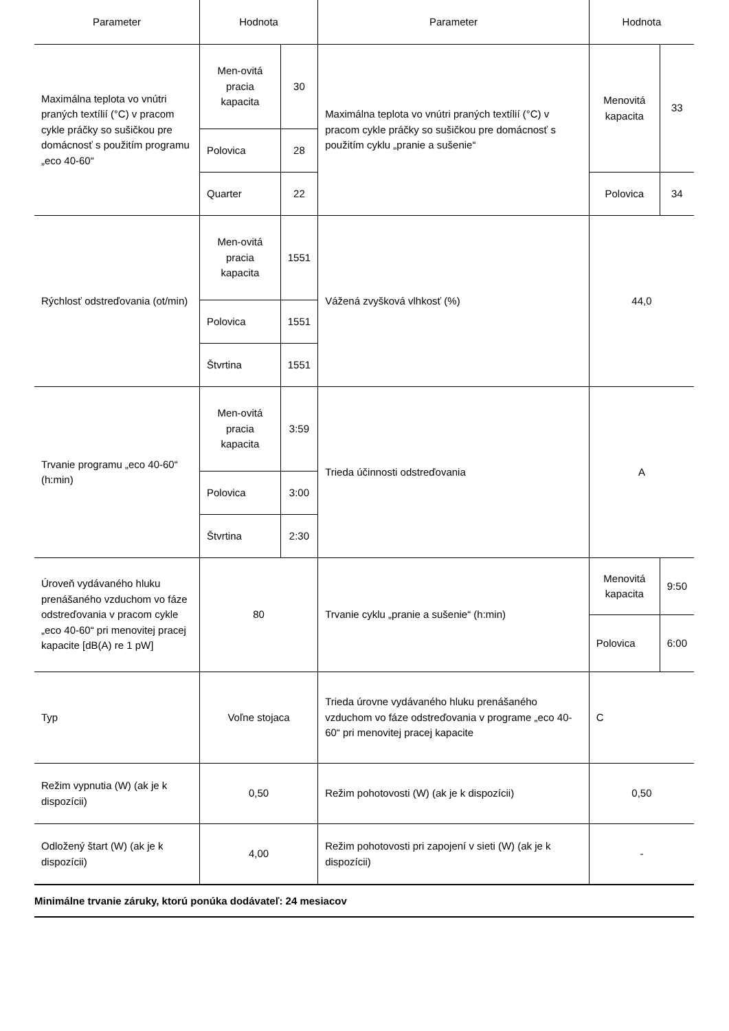| Parameter | Hodnota | | Parameter | Hodnota | |
| --- | --- | --- | --- | --- | --- |
| Maximálna teplota vo vnútri praných textílií (°C) v pracom cykle práčky so sušičkou pre domácnosť s použitím programu „eco 40-60“ | Men-ovitá pracia kapacita | 30 | Maximálna teplota vo vnútri praných textílií (°C) v pracom cykle práčky so sušičkou pre domácnosť s použitím cyklu „pranie a sušenie“ | Menovitá kapacita | 33 |
| | Polovica | 28 | | | |
| | Quarter | 22 | | Polovica | 34 |
| Rýchlosť odstreďovania (ot/min) | Men-ovitá pracia kapacita | 1551 | Vážená zvyšková vlhkosť (%) | 44,0 | |
| | Polovica | 1551 | | | |
| | Štvrtina | 1551 | | | |
| Trvanie programu „eco 40-60“ (h:min) | Men-ovitá pracia kapacita | 3:59 | Trieda účinnosti odstreďovania | A | |
| | Polovica | 3:00 | | | |
| | Štvrtina | 2:30 | | | |
| Úroveň vydávaného hluku prenášaného vzduchom vo fáze odstreďovania v pracom cykle „eco 40-60“ pri menovitej pracej kapacite [dB(A) re 1 pW] | 80 | | Trvanie cyklu „pranie a sušenie“ (h:min) | Menovitá kapacita | 9:50 |
| | | | | Polovica | 6:00 |
| Typ | Voľne stojaca | | Trieda úrovne vydávaného hluku prenášaného vzduchom vo fáze odstreďovania v programe „eco 40-60“ pri menovitej pracej kapacite | C | |
| Režim vypnutia (W) (ak je k dispozícii) | 0,50 | | Režim pohotovosti (W) (ak je k dispozícii) | 0,50 | |
| Odložený štart (W) (ak je k dispozícii) | 4,00 | | Režim pohotovosti pri zapojení v sieti (W) (ak je k dispozícii) | - | |
Minimálne trvanie záruky, ktorú ponúka dodávateľ: 24 mesiacov